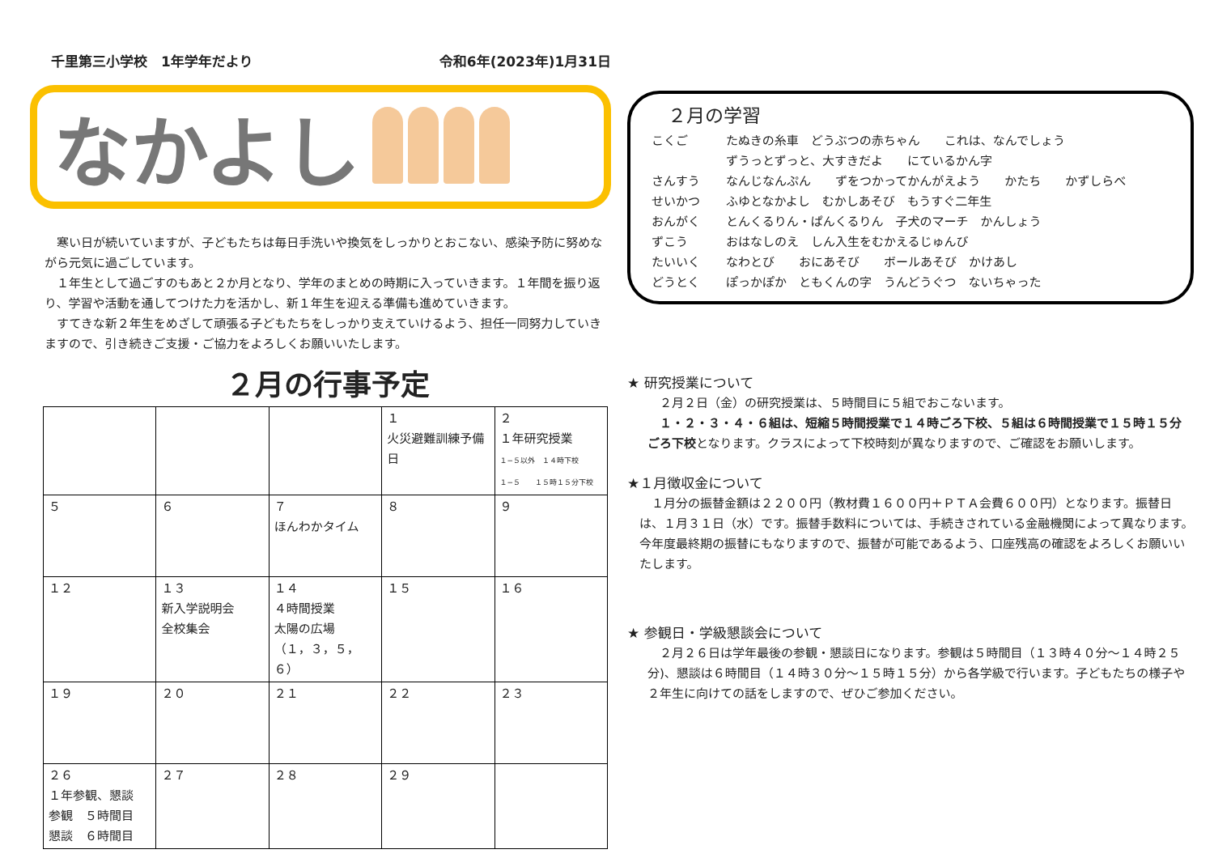千里第三小学校　1年学年だより 令和6年(2023年)1月31日
なかよし
　寒い日が続いていますが、子どもたちは毎日手洗いや換気をしっかりとおこない、感染予防に努めながら元気に過ごしています。
　１年生として過ごすのもあと２か月となり、学年のまとめの時期に入っていきます。１年間を振り返り、学習や活動を通してつけた力を活かし、新１年生を迎える準備も進めていきます。
　すてきな新２年生をめざして頑張る子どもたちをしっかり支えていけるよう、担任一同努力していきますので、引き続きご支援・ご協力をよろしくお願いいたします。
２月の行事予定
| | | | １ 火災避難訓練予備日 | ２ １年研究授業 １−５以外 １４時下校 １−５ １５時１５分下校 |
| ５ | ６ | ７ ほんわかタイム | ８ | ９ |
| １２ | １３ 新入学説明会 全校集会 | １４ ４時間授業 太陽の広場 （１，３，５，６） | １５ | １６ |
| １９ | ２０ | ２１ | ２２ | ２３ |
| ２６ １年参観、懇談 参観 ５時間目 懇談 ６時間目 | ２７ | ２８ | ２９ | |
２月の学習
こくご たぬきの糸車　どうぶつの赤ちゃん　　これは、なんでしょう
ずうっとずっと、大すきだよ　　にているかん字
さんすう なんじなんぷん　　ずをつかってかんがえよう　　かたち　　かずしらべ
せいかつ ふゆとなかよし　むかしあそび　もうすぐ二年生
おんがく とんくるりん・ぱんくるりん　子犬のマーチ　かんしょう
ずこう おはなしのえ　しん入生をむかえるじゅんび
たいいく なわとび　　おにあそび　　ボールあそび　かけあし
どうとく ぽっかぽか　ともくんの字　うんどうぐつ　ないちゃった
★ 研究授業について
　２月２日（金）の研究授業は、５時間目に５組でおこないます。
　１・２・３・４・６組は、短縮５時間授業で１４時ごろ下校、５組は６時間授業で１５時１５分ごろ下校となります。クラスによって下校時刻が異なりますので、ご確認をお願いします。
★１月徴収金について
　１月分の振替金額は２２００円（教材費１６００円＋ＰＴＡ会費６００円）となります。振替日は、１月３１日（水）です。振替手数料については、手続きされている金融機関によって異なります。今年度最終期の振替にもなりますので、振替が可能であるよう、口座残高の確認をよろしくお願いいたします。
★ 参観日・学級懇談会について
　２月２６日は学年最後の参観・懇談日になります。参観は５時間目（１３時４０分〜１４時２５分)、懇談は６時間目（１４時３０分〜１５時１５分）から各学級で行います。子どもたちの様子や２年生に向けての話をしますので、ぜひご参加ください。